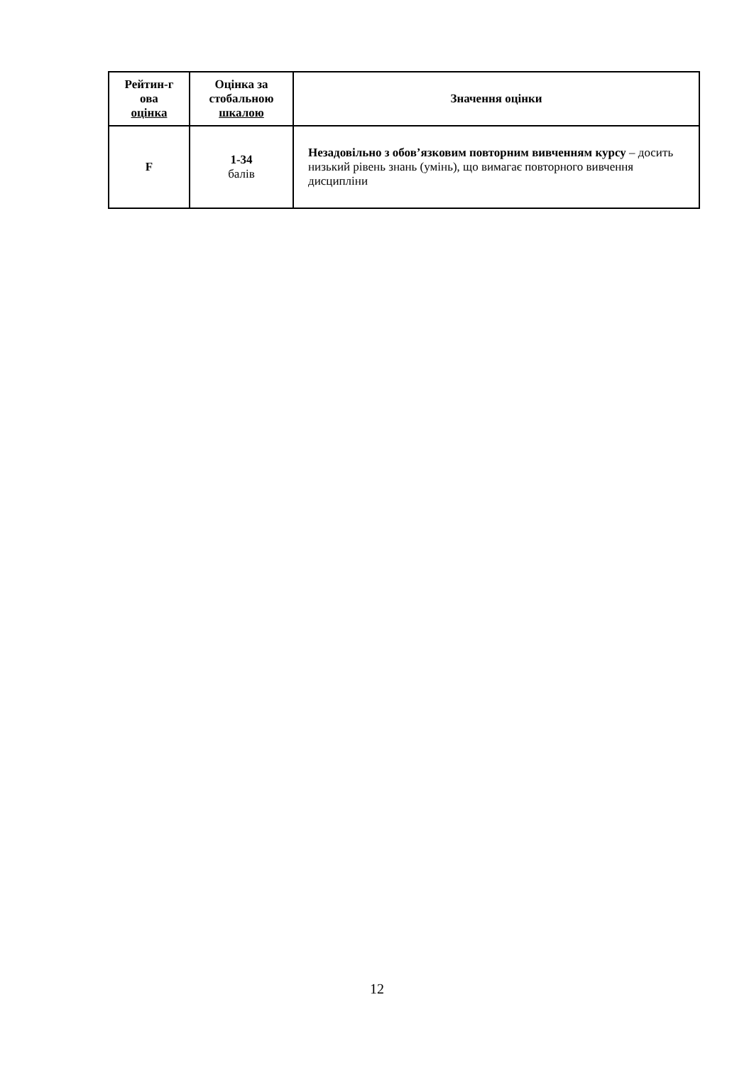| Рейтин-г ова оцінка | Оцінка за стобальною шкалою | Значення оцінки |
| --- | --- | --- |
| F | 1-34 балів | Незадовільно з обов’язковим повторним вивченням курсу – досить низький рівень знань (умінь), що вимагає повторного вивчення дисципліни |
12